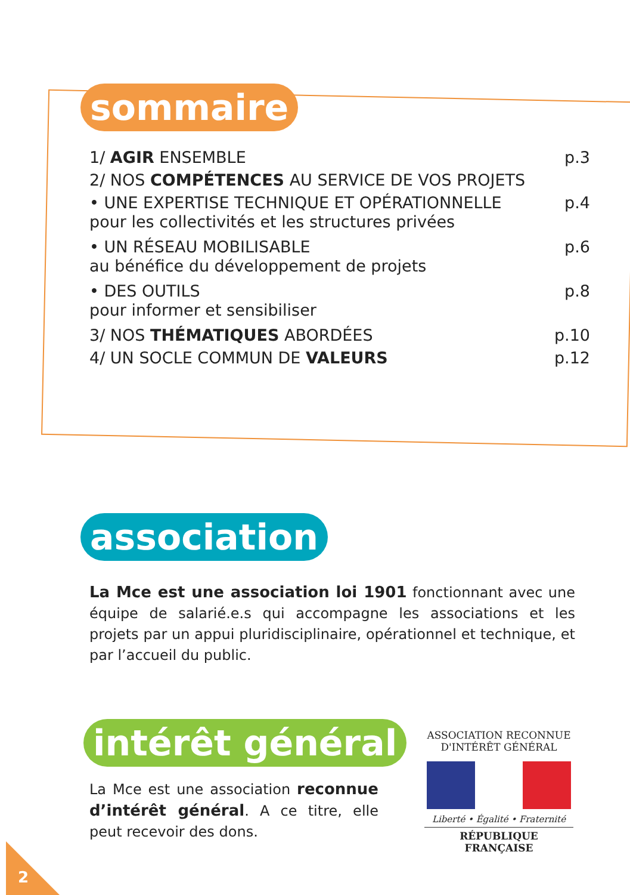sommaire
1/ AGIR ENSEMBLE p.3
2/ NOS COMPÉTENCES AU SERVICE DE VOS PROJETS
• UNE EXPERTISE TECHNIQUE ET OPÉRATIONNELLE p.4
pour les collectivités et les structures privées
• UN RÉSEAU MOBILISABLE p.6
au bénéfice du développement de projets
• DES OUTILS p.8
pour informer et sensibiliser
3/ NOS THÉMATIQUES ABORDÉES p.10
4/ UN SOCLE COMMUN DE VALEURS p.12
association
La Mce est une association loi 1901 fonctionnant avec une équipe de salarié.e.s qui accompagne les associations et les projets par un appui pluridisciplinaire, opérationnel et technique, et par l’accueil du public.
intérêt général
La Mce est une association reconnue d’intérêt général. A ce titre, elle peut recevoir des dons.
ASSOCIATION RECONNUE
D'INTÉRÊT GÉNÉRAL
Liberté • Égalité • Fraternité
RÉPUBLIQUE FRANÇAISE
2